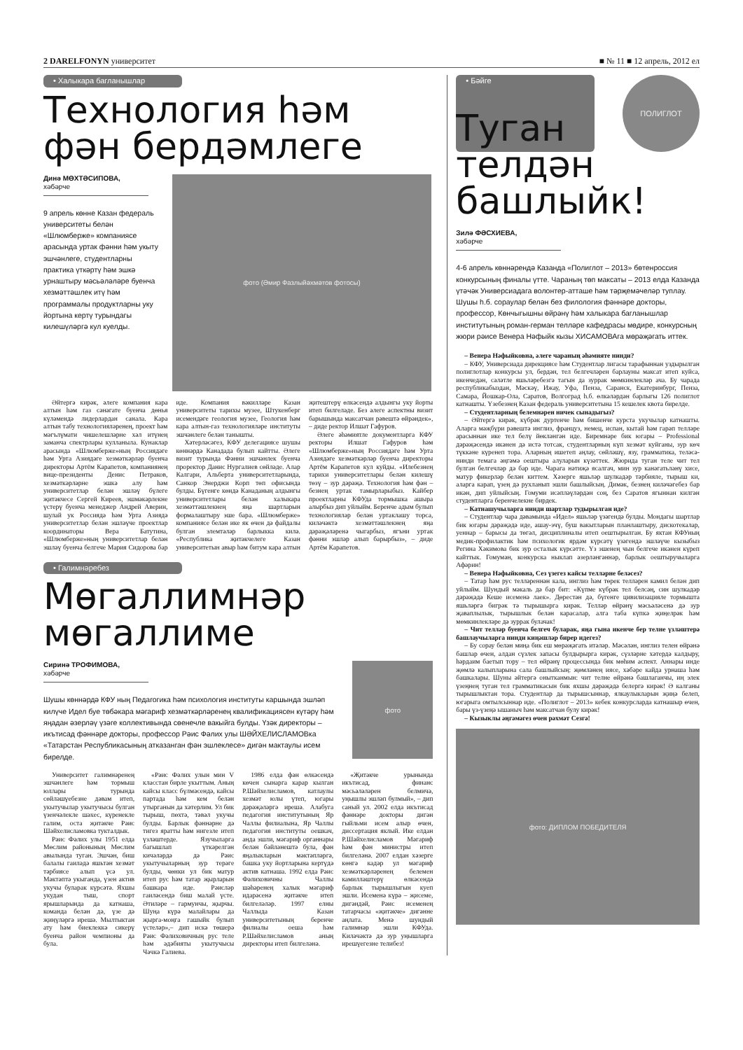2 DARELFONYN университет ■ № 11 ■ 12 апрель, 2012 ел
• Халыкара багланышлар
Технология һәм фән бердәмлеге
Динә МӨХТӘСИПОВА,
хәбәрче
9 апрель көнне Казан федераль университеты белән «Шлюмберже» компаниясе арасында уртак фәнни һәм укыту эшчәнлеге, студентларны практика үткәртү һәм эшкә урнаштыру мәсьәләләре буенча хезмәттәшлек итү һәм программалы продуктларны уку йортына кертү турындагы килешүләргә кул куелды.
фото (Әмир Фазлыйәхмәтов фотосы)
Әйтергә кирәк, әлеге компания кара алтын һәм газ сәнәгате буенча дөнья күләмендә лидерлардан санала. Кара алтын табу технологияләренең, проект һәм мәгълүмати чишелешләрне хәл итүнең заманча спектрлары кулланыла. Кунаклар арасында «Шлюмберже»ның Россиядәге һәм Урта Азиядәге хезмәткәрләр буенча директоры Артём Карапетов, компаниянең вице-президенты Денис Петраков, хезмәткәрләрне эшкә алу һәм университетлар белән эшләү бүлеге җитәкчесе Сергей Киреев, эшмәкәрлекне үстерү буенча менеджер Андрей Аверин, шулай ук Россиядә һәм Урта Азиядә университетлар белән эшләүче проектлар координаторы Вера Батутина, «Шлюмберже»ның университетлар белән эшләү буенча белгече Мария Сидорова бар иде. Компания вәкилләре Казан университеты тарихы музее, Штукенберг исемендәге геология музее, Геология һәм кара алтын-газ технологияләре институты эшчәнлеге белән танышты.
Хәтерләсәгез, КФУ делегациясе шушы көннәрдә Канадада булып кайтты. Әлеге визит турында Фәнни эшчәнлек буенча проректор Данис Нургалиев сөйләде. Алар Калгари, Альберта университетларында, Санкор Энерджи Корп төп офисында булды. Бүгенге көндә Канаданың алдынгы университетлары белән халыкара хезмәттәшлекнең яңа шартларын формалаштыру эше бара. «Шлюмберже» компаниясе белән ике як өчен дә файдалы булган элемтәләр барлыкка килә. «Республика җитәкчелеге Казан университетын авыр һәм битум кара алтын җитештерү өлкәсендә алдынгы уку йорты итеп билгеләде. Без әлеге аспектны визит барышында максатчан рәвештә өйрәндек», – диде ректор Илшат Гафуров.
Әлеге әһәмиятле документларга КФУ ректоры Илшат Гафуров һәм «Шлюмберже»ның Россиядәге һәм Урта Азиядәге хезмәткәрләр буенча директоры Артём Карапетов кул куйды. «Илебезнең тарихи университетлары белән килешү төзү – зур дәрәҗә. Технология һәм фән – безнең уртак тамырларыбыз. Кайбер проектларны КФУда тормышка ашыра алырбыз дип уйлыйм. Беренче адым булып технологияләр белән уртаклашу торса, киләчәктә хезмәттәшлекнең яңа дәрәҗәләренә чыгарбыз, ягъни уртак фәнни эшләр алып барырбыз», – диде Артём Карапетов.
• Галимнәребез
Мөгаллимнәр мөгаллиме
Сиринә ТРОФИМОВА,
хәбәрче
Шушы көннәрдә КФУ ның Педагогика һәм психология институты каршында эшләп килүче Идел буе төбәкара мәгариф хезмәткәрләренең квалификациясен күтәрү һәм яңадан әзерләү үзәге коллективында сөенечле вакыйга булды. Үзәк директоры – икътисад фәннәре докторы, профессор Рәис Фәлих улы ШӘЙХЕЛИСЛАМОВка «Татарстан Республикасының атказанган фән эшлеклесе» дигән мактаулы исем бирелде.
фото
Университет галимнәренең эшчәнлеге һәм тормыш юллары турында сөйләшүебезне дәвам итеп, укытучылар укытучысы булган үзенчәлекле шәхес, күренекле галим, оста җитәкче Рәис Шәйхелисламовка тукталдык.
Рәис Фәлих улы 1951 елда Мөслим районының Мөслим авылында туган. Эшчән, биш балалы гаиләдә яшьтән хезмәт тәрбиясе алып үсә ул. Мәктәптә укыганда, үзен актив укучы буларак күрсәтә. Яхшы укудан тыш, спорт ярышларында да катнаша, команда белән дә, үзе дә җиңүләргә ирешә. Мылтыктан ату һәм биеклеккә сикерү буенча район чемпионы да була.
«Рәис Фәлих улын мин V класстан бирле укыттым. Аның кайсы класс бүлмәсендә, кайсы партада һәм кем белән утырганын да хәтерлим. Ул бик тырыш, пөхтә, тәвәл укучы булды. Барлык фәннәрне дә тигез яратты һәм нигезле итеп үзләштерде. Язучыларга багышлап үткәрелгән кичәләрдә дә Рәис укытучыларның зур терәге булды, чөнки ул бик матур итеп рус һәм татар җырларын башкара иде. Рәисләр гаиләсендә биш малай үсте. Әтиләре – гармунчы, җырчы. Шуңа күрә малайлары да җырга-моңга гашыйк булып үстеләр»,– дип искә төшерә Рәис Фәлиховичның рус теле һәм әдәбияты укытучысы Чәчкә Галиева.
1986 елда фән өлкәсендә көчен сынарга карар кылган Р.Шәйхелисламов, катлаулы хезмәт юлы үтеп, югары дәрәҗәләргә ирешә. Алабуга педагогия институтының Яр Чаллы филиалына, Яр Чаллы педагогия институты оешкач, анда эшли, мәгариф органнары белән бәйләнештә була, фән яңалыкларын мәктәпләргә, башка уку йортларына кертүдә актив катнаша. 1992 елда Рәис Фәлиховичны Чаллы шәһәренең халык мәгариф идарәсенә җитәкче итеп билгеләләр. 1997 елны Чаллыда Казан университетының беренче филиалы оеша һәм Р.Шәйхелисламов аның директоры итеп билгеләнә.
«Җитәкче урынында икътисад, финанс мәсьәләләрен белмичә, уңышлы эшләп булмый», – дип саный ул. 2002 елда икътисад фәннәре докторы дигән гыйльми исем алыр өчен, диссертация яклый. Ике елдан Р.Шәйхелисламов Мәгариф һәм фән министры итеп билгеләнә. 2007 елдан хәзерге көнгә кадәр ул мәгариф хезмәткәрләренең белемен камилләштерү өлкәсендә барлык тырышлыгын куеп эшли. Исеменә күрә – җисеме, дигәндәй, Рәис исеменең татарчасы «җитәкче» дигәнне аңлата. Менә шундый галимнәр эшли КФУда. Киләчәктә дә зур уңышларга ирешүегезне телибез!
• Бәйге
ПОЛИГЛОТ
Туган
телдән
башлыйк!
Зилә ФӘСХИЕВА,
хәбәрче
4-6 апрель көннәрендә Казанда «Полиглот – 2013» бөтенроссия конкурсының финалы үтте. Чараның төп максаты – 2013 елда Казанда үтәчәк Универсиадага волонтер-атташе һәм тәрҗемәчеләр туплау. Шушы һ.б. сораулар белән без филология фәннәре докторы, профессор, Көнчыгышны өйрәнү һәм халыкара багланышлар институтының роман-герман телләре кафедрасы мөдире, конкурсның жюри рәисе Венера Нәфыйк кызы ХИСАМОВАга мөрәҗәгать иттек.
– Венера Нәфыйковна, әлеге чараның әһәмияте нинди?
– КФУ, Универсиада дирекциясе һәм Студентлар лигасы тарафыннан уздырылган полиглотлар конкурсы ул, бердән, тел белгечләрен барлауны максат итеп куйса, икенчедән, сәләтле яшьләребезгә тагын да зуррак мөмкинлекләр ача. Бу чарада республикабыздан, Мәскәү, Ижау, Уфа, Пенза, Саранск, Екатеринбург, Пенза, Самара, Йошкар-Ола, Саратов, Волгоград һ.б. өлкәләрдән барлыгы 126 полиглот катнашты. Үзебезнең Казан федераль университетына 15 кешелек квота бирелде.
– Студентларның белемнәрен ничек сынадыгыз?
– Әйтергә кирәк, күбрәк дуртенче һәм бишенче курста укучылар катнашты. Аларга мәҗбүри рәвештә инглиз, француз, немец, испан, кытай һәм гарәп телләре арасыннан ике тел белү йөкләнгән иде. Биремнәре бик югары – Professional дәрәҗәсендә икәнен дә истә тотсак, студентларның күп хезмәт куйганы, зур көч түккәне күренеп тора. Аларның ишетеп аңлау, сөйләшү, язу, грамматика, теләсә-нинди темага әңгәмә оештыра алуларын күзәттек. Жюрида туган теле чит тел булган белгечләр дә бар иде. Чарага нәтиҗә ясалгач, мин зур канәгатьләнү хисе, матур фикерләр белән киттем. Хәзерге яшьләр шулкадәр тәрбияле, тырыш ки, аларга карап, үзең дә рухланып эшли башлыйсың. Димәк, безнең киләчәгебез бар икән, дип уйлыйсың. Гомуми исәпләүләрдән соң, без Саратов ягыннан килгән студентларга беренчелекне бирдек.
– Катнашучыларга нинди шартлар тудырылган иде?
– Студентлар чара дәвамында «Идел» яшьләр үзәгендә булды. Мондагы шартлар бик югары дәрәҗәдә иде, ашау-эчү, буш вакытларын планлаштыру, дискотекалар, уеннар – барысы да төгәл, дисциплиналы итеп оештырылган. Бу яктан КФУның медик-профилактик һәм психологик ярдәм күрсәтү үзәгендә эшләүче кызыбыз Регина Хәкимова бик зур осталык күрсәтте. Үз эшенең чын белгече икәнен күреп кайттык. Гомумән, конкурска ныклап әзерләнгәннәр, барлык оештыручыларга Афәрин!
– Венера Нәфыйковна, Сез үзегез кайсы телләрне беләсез?
– Татар һәм рус телләреннән кала, инглиз һәм төрек телләрен камил белән дип уйлыйм. Шундый мәкаль дә бар бит: «Күпме күбрәк тел белсәң, син шулкадәр дәрәҗәдә Кеше исеменә лаек». Дөрестән дә, бүгенге цивилизацияле тормышта яшьләргә бигрәк тә тырышырга кирәк. Телләр өйрәнү мәсьәләсенә дә зур җаваплылык, тырышлык белән карасалар, алга таба күпкә җиңелрәк һәм мөмкинлекләре дә зуррак булачак!
– Чит телләр буенча белгеч буларак, яңа гына икенче бер телне үзләштерә башлаучыларга нинди киңәшләр бирер идегез?
– Бу сорау белән миңа бик еш мөрәҗәгать итәләр. Мәсәлән, инглиз телен өйрәнә башлар өчен, алдан сүзлек запасы булдырырга кирәк, сүзләрне хәтердә калдыру, һәрдаим баетып тору – тел өйрәнү процессында бик мөһим аспект. Аннары инде җөмлә калыпларына сала башлыйсың: җөмләнең иясе, хәбәре кайда урнаша һәм башкалары. Шуны әйтергә онытканмын: чит телне өйрәнә башлаганчы, иң элек үзеңнең туган тел грамматикасын бик яхшы дәрәҗәдә белергә кирәк! Ә калганы тырышлыктан тора. Студентлар да тырышсыннар, ялкаулыкларын җиңә белеп, югарыга омтылсыннар иде. «Полиглот – 2013» кебек конкурсларда катнашыр өчен, бары үз-үзеңә ышаныч һәм максатчан булу кирәк!
– Кызыклы әңгәмәгез өчен рәхмәт Сезгә!
фото: ДИПЛОМ ПОБЕДИТЕЛЯ